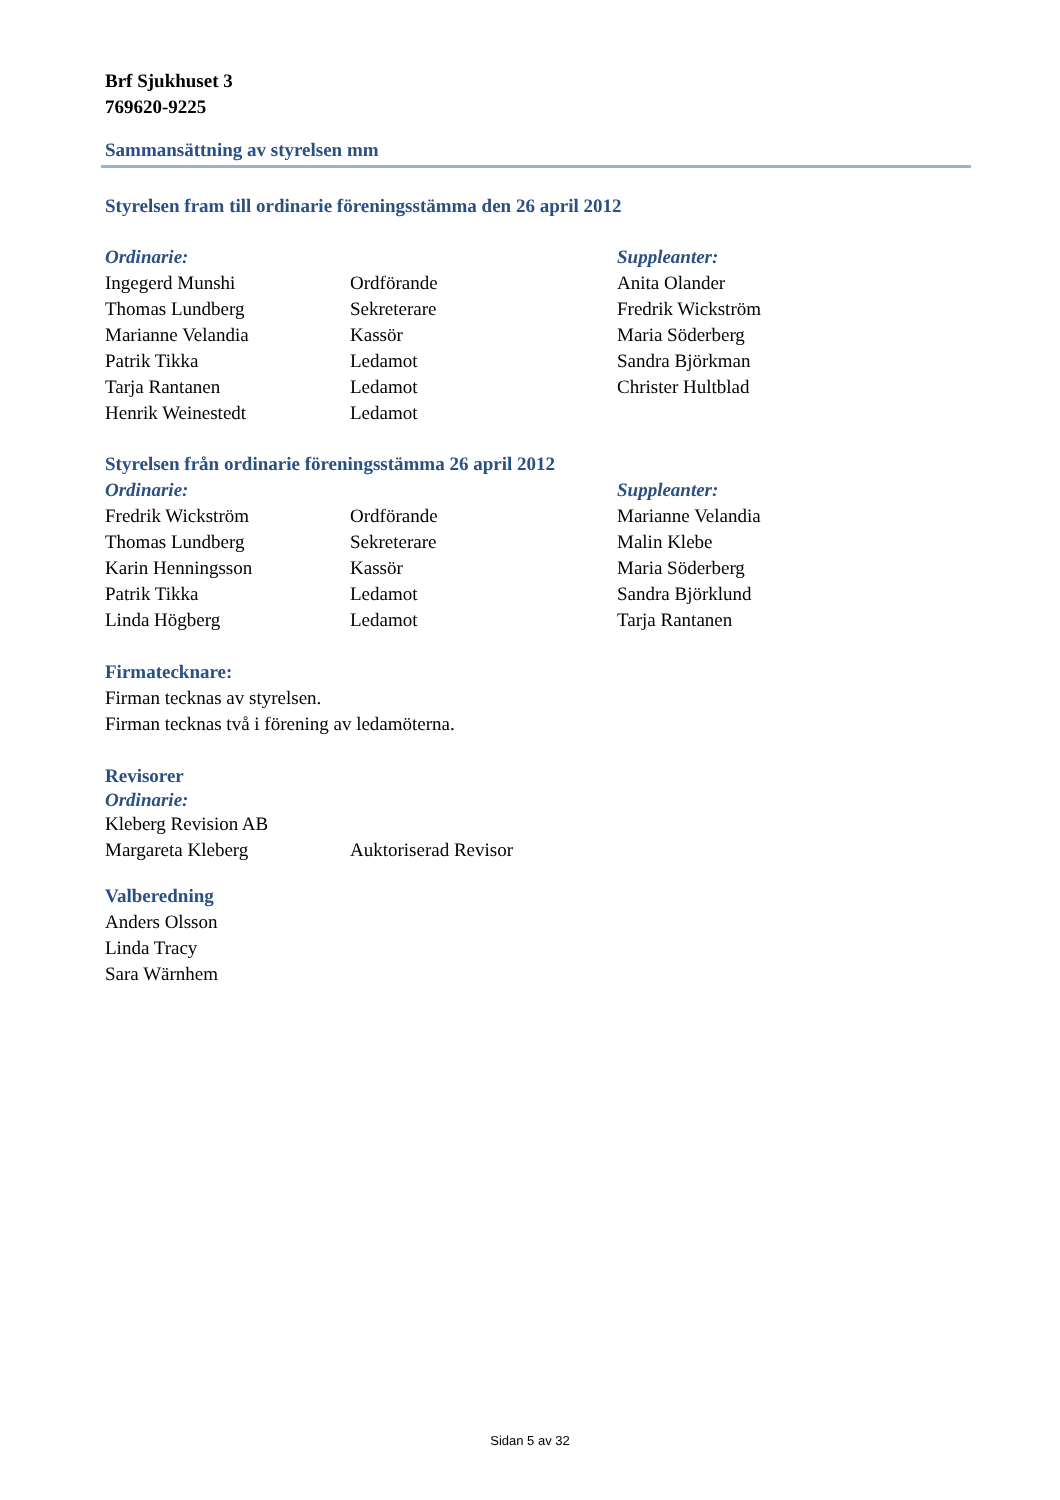Brf Sjukhuset 3
769620-9225
Sammansättning av styrelsen mm
Styrelsen fram till ordinarie föreningsstämma den 26 april 2012
| Ordinarie: | | Suppleanter: |
| Ingegerd Munshi | Ordförande | Anita Olander |
| Thomas Lundberg | Sekreterare | Fredrik Wickström |
| Marianne Velandia | Kassör | Maria Söderberg |
| Patrik Tikka | Ledamot | Sandra Björkman |
| Tarja Rantanen | Ledamot | Christer Hultblad |
| Henrik Weinestedt | Ledamot | |
Styrelsen från ordinarie föreningsstämma 26 april 2012
| Ordinarie: | | Suppleanter: |
| Fredrik Wickström | Ordförande | Marianne Velandia |
| Thomas Lundberg | Sekreterare | Malin Klebe |
| Karin Henningsson | Kassör | Maria Söderberg |
| Patrik Tikka | Ledamot | Sandra Björklund |
| Linda Högberg | Ledamot | Tarja Rantanen |
Firmatecknare:
Firman tecknas av styrelsen.
Firman tecknas två i förening av ledamöterna.
Revisorer
Ordinarie:
| Kleberg Revision AB | |
| Margareta Kleberg | Auktoriserad Revisor |
Valberedning
Anders Olsson
Linda Tracy
Sara Wärnhem
Sidan 5 av 32